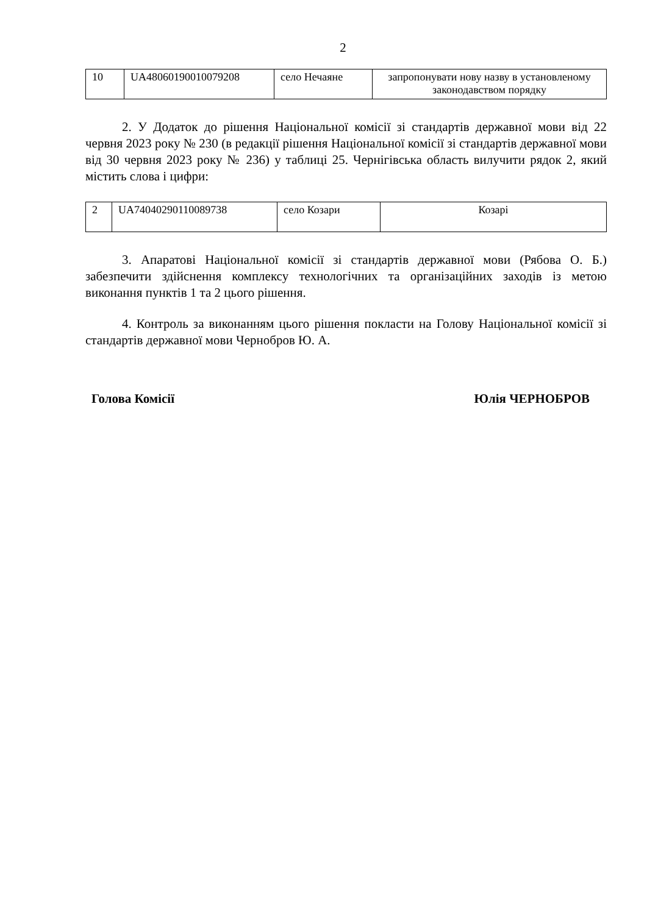2
| 10 | UA48060190010079208 | село Нечаяне | запропонувати нову назву в установленому законодавством порядку |
2. У Додаток до рішення Національної комісії зі стандартів державної мови від 22 червня 2023 року № 230 (в редакції рішення Національної комісії зі стандартів державної мови від 30 червня 2023 року № 236) у таблиці 25. Чернігівська область вилучити рядок 2, який містить слова і цифри:
| 2 | UA74040290110089738 | село Козари | Козарі |
3. Апаратові Національної комісії зі стандартів державної мови (Рябова О. Б.) забезпечити здійснення комплексу технологічних та організаційних заходів із метою виконання пунктів 1 та 2 цього рішення.
4. Контроль за виконанням цього рішення покласти на Голову Національної комісії зі стандартів державної мови Чернобров Ю. А.
Голова Комісії Юлія ЧЕРНОБРОВ